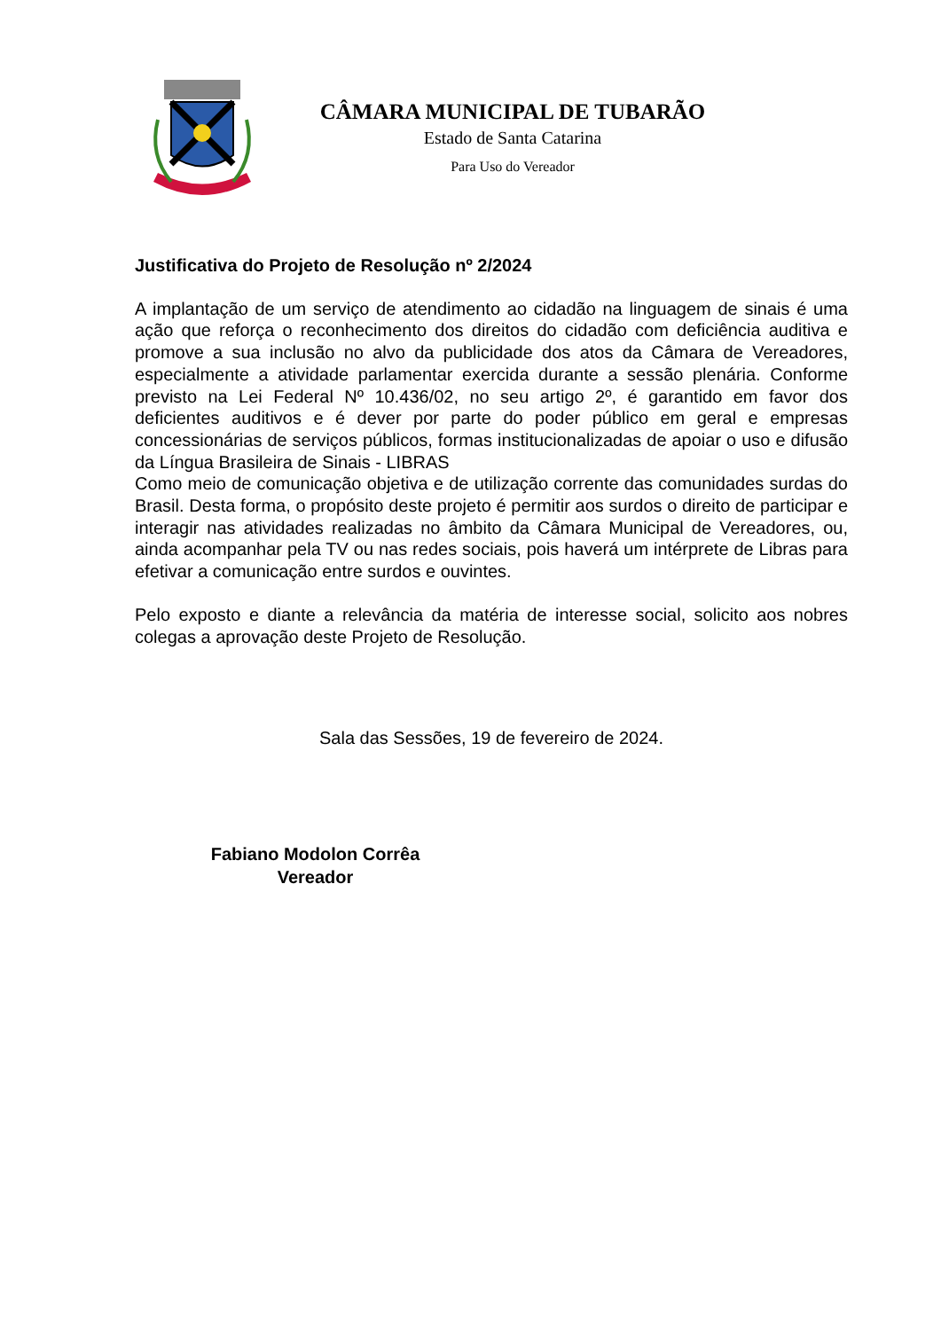CÂMARA MUNICIPAL DE TUBARÃO
Estado de Santa Catarina
Para Uso do Vereador
Justificativa do Projeto de Resolução nº 2/2024
A implantação de um serviço de atendimento ao cidadão na linguagem de sinais é uma ação que reforça o reconhecimento dos direitos do cidadão com deficiência auditiva e promove a sua inclusão no alvo da publicidade dos atos da Câmara de Vereadores, especialmente a atividade parlamentar exercida durante a sessão plenária. Conforme previsto na Lei Federal Nº 10.436/02, no seu artigo 2º, é garantido em favor dos deficientes auditivos e é dever por parte do poder público em geral e empresas concessionárias de serviços públicos, formas institucionalizadas de apoiar o uso e difusão da Língua Brasileira de Sinais - LIBRAS
Como meio de comunicação objetiva e de utilização corrente das comunidades surdas do Brasil. Desta forma, o propósito deste projeto é permitir aos surdos o direito de participar e interagir nas atividades realizadas no âmbito da Câmara Municipal de Vereadores, ou, ainda acompanhar pela TV ou nas redes sociais, pois haverá um intérprete de Libras para efetivar a comunicação entre surdos e ouvintes.
Pelo exposto e diante a relevância da matéria de interesse social, solicito aos nobres colegas a aprovação deste Projeto de Resolução.
Sala das Sessões, 19 de fevereiro de 2024.
Fabiano Modolon Corrêa
Vereador